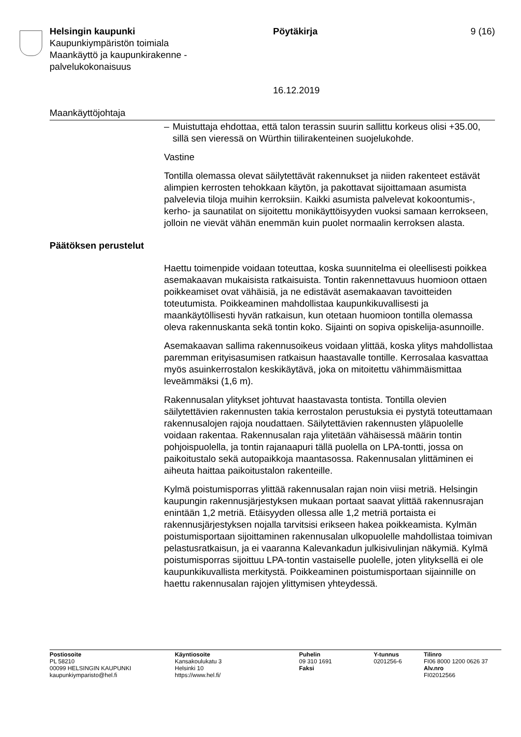Helsingin kaupunki
Kaupunkiympäristön toimiala
Maankäyttö ja kaupunkirakenne -
palvelukokonaisuus
Pöytäkirja
16.12.2019
9 (16)
Maankäyttöjohtaja
– Muistuttaja ehdottaa, että talon terassin suurin sallittu korkeus olisi +35.00, sillä sen vieressä on Würthin tiilirakenteinen suojelukohde.
Vastine
Tontilla olemassa olevat säilytettävät rakennukset ja niiden rakenteet estävät alimpien kerrosten tehokkaan käytön, ja pakottavat sijoittamaan asumista palvelevia tiloja muihin kerroksiin. Kaikki asumista palvelevat kokoontumis-, kerho- ja saunatilat on sijoitettu monikäyttöisyyden vuoksi samaan kerrokseen, jolloin ne vievät vähän enemmän kuin puolet normaalin kerroksen alasta.
Päätöksen perustelut
Haettu toimenpide voidaan toteuttaa, koska suunnitelma ei oleellisesti poikkea asemakaavan mukaisista ratkaisuista. Tontin rakennettavuus huomioon ottaen poikkeamiset ovat vähäisiä, ja ne edistävät asemakaavan tavoitteiden toteutumista. Poikkeaminen mahdollistaa kaupunkikuvallisesti ja maankäytöllisesti hyvän ratkaisun, kun otetaan huomioon tontilla olemassa oleva rakennuskanta sekä tontin koko. Sijainti on sopiva opiskelija-asunnoille.
Asemakaavan sallima rakennusoikeus voidaan ylittää, koska ylitys mahdollistaa paremman erityisasumisen ratkaisun haastavalle tontille. Kerrosalaa kasvattaa myös asuinkerrostalon keskikäytävä, joka on mitoitettu vähimmäismittaa leveämmäksi (1,6 m).
Rakennusalan ylitykset johtuvat haastavasta tontista. Tontilla olevien säilytettävien rakennusten takia kerrostalon perustuksia ei pystytä toteuttamaan rakennusalojen rajoja noudattaen. Säilytettävien rakennusten yläpuolelle voidaan rakentaa. Rakennusalan raja ylitetään vähäisessä määrin tontin pohjoispuolella, ja tontin rajanaapuri tällä puolella on LPA-tontti, jossa on paikoitustalo sekä autopaikkoja maantasossa. Rakennusalan ylittäminen ei aiheuta haittaa paikoitustalon rakenteille.
Kylmä poistumisporras ylittää rakennusalan rajan noin viisi metriä. Helsingin kaupungin rakennusjärjestyksen mukaan portaat saavat ylittää rakennusrajan enintään 1,2 metriä. Etäisyyden ollessa alle 1,2 metriä portaista ei rakennusjärjestyksen nojalla tarvitsisi erikseen hakea poikkeamista. Kylmän poistumisportaan sijoittaminen rakennusalan ulkopuolelle mahdollistaa toimivan pelastusratkaisun, ja ei vaaranna Kalevankadun julkisivulinjan näkymiä. Kylmä poistumisporras sijoittuu LPA-tontin vastaiselle puolelle, joten ylityksellä ei ole kaupunkikuvallista merkitystä. Poikkeaminen poistumisportaan sijainnille on haettu rakennusalan rajojen ylittymisen yhteydessä.
Postiosoite
PL 58210
00099 HELSINGIN KAUPUNKI
kaupunkiymparisto@hel.fi
Käyntiosoite
Kansakoulukatu 3
Helsinki 10
https://www.hel.fi/
Puhelin
09 310 1691
Faksi
Y-tunnus
0201256-6
Tilinro
FI06 8000 1200 0626 37
Alv.nro
FI02012566